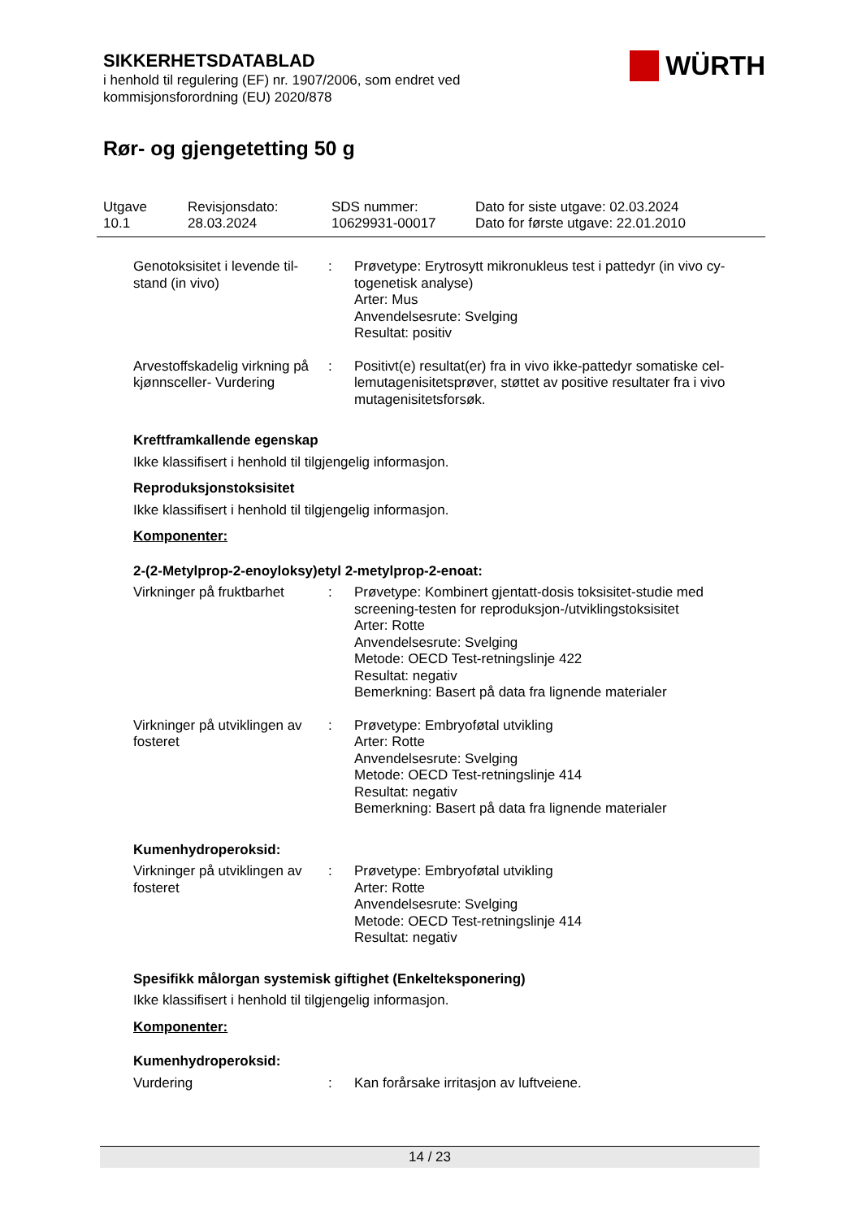SIKKERHETSDATABLAD
i henhold til regulering (EF) nr. 1907/2006, som endret ved
kommisjonsforordning (EU) 2020/878
WÜRTH
Rør- og gjengetetting 50 g
Utgave
10.1
Revisjonsdato:
28.03.2024
SDS nummer:
10629931-00017
Dato for siste utgave: 02.03.2024
Dato for første utgave: 22.01.2010
Genotoksisitet i levende til-stand (in vivo)
: Prøvetype: Erytrosytt mikronukleus test i pattedyr (in vivo cy-togenetisk analyse)
Arter: Mus
Anvendelsesrute: Svelging
Resultat: positiv
Arvestoffskadelig virkning på kjønnsceller- Vurdering
: Positivt(e) resultat(er) fra in vivo ikke-pattedyr somatiske cel-lemutagenisitetsprøver, støttet av positive resultater fra i vivo mutagenisitetsforsøk.
Kreftframkallende egenskap
Ikke klassifisert i henhold til tilgjengelig informasjon.
Reproduksjonstoksisitet
Ikke klassifisert i henhold til tilgjengelig informasjon.
Komponenter:
2-(2-Metylprop-2-enoyloksy)etyl 2-metylprop-2-enoat:
Virkninger på fruktbarhet
: Prøvetype: Kombinert gjentatt-dosis toksisitet-studie med screening-testen for reproduksjon-/utviklingstoksisitet
Arter: Rotte
Anvendelsesrute: Svelging
Metode: OECD Test-retningslinje 422
Resultat: negativ
Bemerkning: Basert på data fra lignende materialer
Virkninger på utviklingen av fosteret
: Prøvetype: Embryoføtal utvikling
Arter: Rotte
Anvendelsesrute: Svelging
Metode: OECD Test-retningslinje 414
Resultat: negativ
Bemerkning: Basert på data fra lignende materialer
Kumenhydroperoksid:
Virkninger på utviklingen av fosteret
: Prøvetype: Embryoføtal utvikling
Arter: Rotte
Anvendelsesrute: Svelging
Metode: OECD Test-retningslinje 414
Resultat: negativ
Spesifikk målorgan systemisk giftighet (Enkelteksponering)
Ikke klassifisert i henhold til tilgjengelig informasjon.
Komponenter:
Kumenhydroperoksid:
Vurdering : Kan forårsake irritasjon av luftveiene.
14 / 23